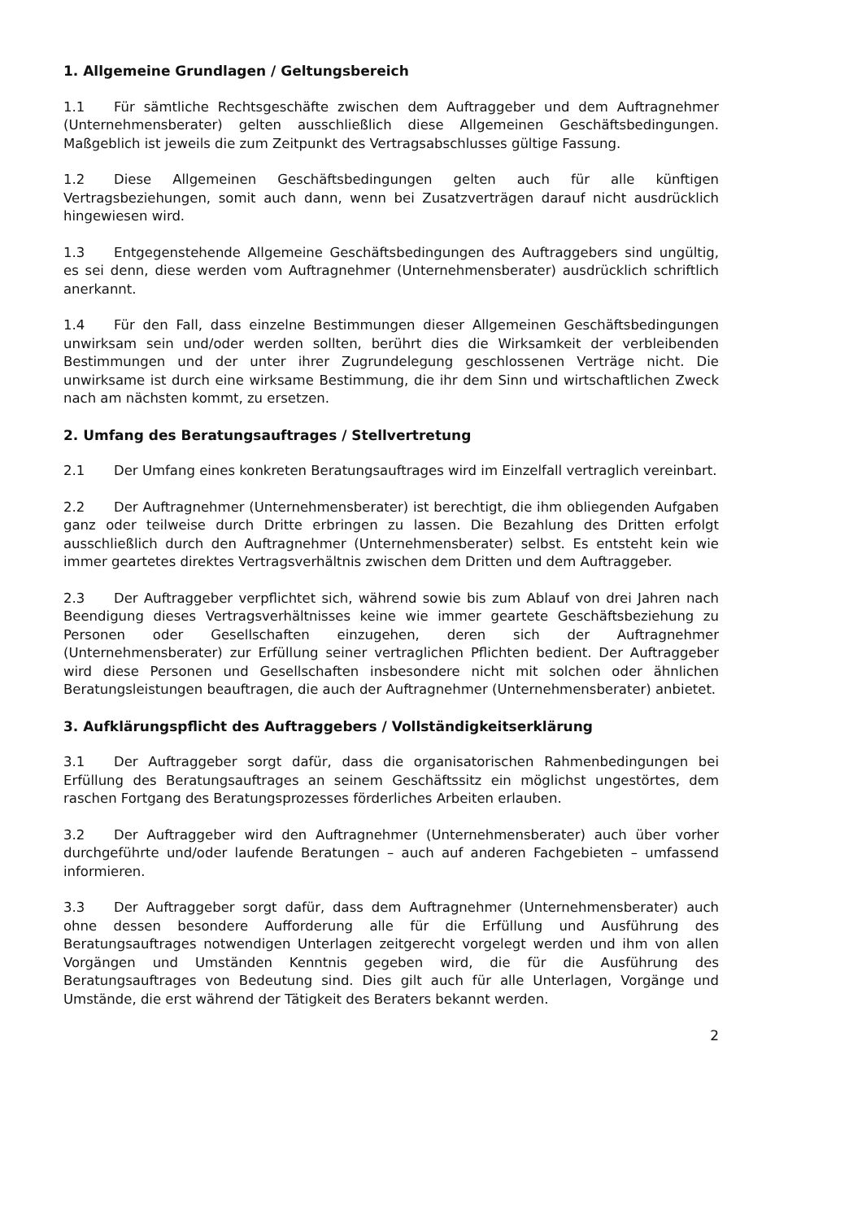1. Allgemeine Grundlagen / Geltungsbereich
1.1 Für sämtliche Rechtsgeschäfte zwischen dem Auftraggeber und dem Auftragnehmer (Unternehmensberater) gelten ausschließlich diese Allgemeinen Geschäftsbedingungen. Maßgeblich ist jeweils die zum Zeitpunkt des Vertragsabschlusses gültige Fassung.
1.2 Diese Allgemeinen Geschäftsbedingungen gelten auch für alle künftigen Vertragsbeziehungen, somit auch dann, wenn bei Zusatzverträgen darauf nicht ausdrücklich hingewiesen wird.
1.3 Entgegenstehende Allgemeine Geschäftsbedingungen des Auftraggebers sind ungültig, es sei denn, diese werden vom Auftragnehmer (Unternehmensberater) ausdrücklich schriftlich anerkannt.
1.4 Für den Fall, dass einzelne Bestimmungen dieser Allgemeinen Geschäftsbedingungen unwirksam sein und/oder werden sollten, berührt dies die Wirksamkeit der verbleibenden Bestimmungen und der unter ihrer Zugrundelegung geschlossenen Verträge nicht. Die unwirksame ist durch eine wirksame Bestimmung, die ihr dem Sinn und wirtschaftlichen Zweck nach am nächsten kommt, zu ersetzen.
2. Umfang des Beratungsauftrages / Stellvertretung
2.1 Der Umfang eines konkreten Beratungsauftrages wird im Einzelfall vertraglich vereinbart.
2.2 Der Auftragnehmer (Unternehmensberater) ist berechtigt, die ihm obliegenden Aufgaben ganz oder teilweise durch Dritte erbringen zu lassen. Die Bezahlung des Dritten erfolgt ausschließlich durch den Auftragnehmer (Unternehmensberater) selbst. Es entsteht kein wie immer geartetes direktes Vertragsverhältnis zwischen dem Dritten und dem Auftraggeber.
2.3 Der Auftraggeber verpflichtet sich, während sowie bis zum Ablauf von drei Jahren nach Beendigung dieses Vertragsverhältnisses keine wie immer geartete Geschäftsbeziehung zu Personen oder Gesellschaften einzugehen, deren sich der Auftragnehmer (Unternehmensberater) zur Erfüllung seiner vertraglichen Pflichten bedient. Der Auftraggeber wird diese Personen und Gesellschaften insbesondere nicht mit solchen oder ähnlichen Beratungsleistungen beauftragen, die auch der Auftragnehmer (Unternehmensberater) anbietet.
3. Aufklärungspflicht des Auftraggebers / Vollständigkeitserklärung
3.1 Der Auftraggeber sorgt dafür, dass die organisatorischen Rahmenbedingungen bei Erfüllung des Beratungsauftrages an seinem Geschäftssitz ein möglichst ungestörtes, dem raschen Fortgang des Beratungsprozesses förderliches Arbeiten erlauben.
3.2 Der Auftraggeber wird den Auftragnehmer (Unternehmensberater) auch über vorher durchgeführte und/oder laufende Beratungen – auch auf anderen Fachgebieten – umfassend informieren.
3.3 Der Auftraggeber sorgt dafür, dass dem Auftragnehmer (Unternehmensberater) auch ohne dessen besondere Aufforderung alle für die Erfüllung und Ausführung des Beratungsauftrages notwendigen Unterlagen zeitgerecht vorgelegt werden und ihm von allen Vorgängen und Umständen Kenntnis gegeben wird, die für die Ausführung des Beratungsauftrages von Bedeutung sind. Dies gilt auch für alle Unterlagen, Vorgänge und Umstände, die erst während der Tätigkeit des Beraters bekannt werden.
2